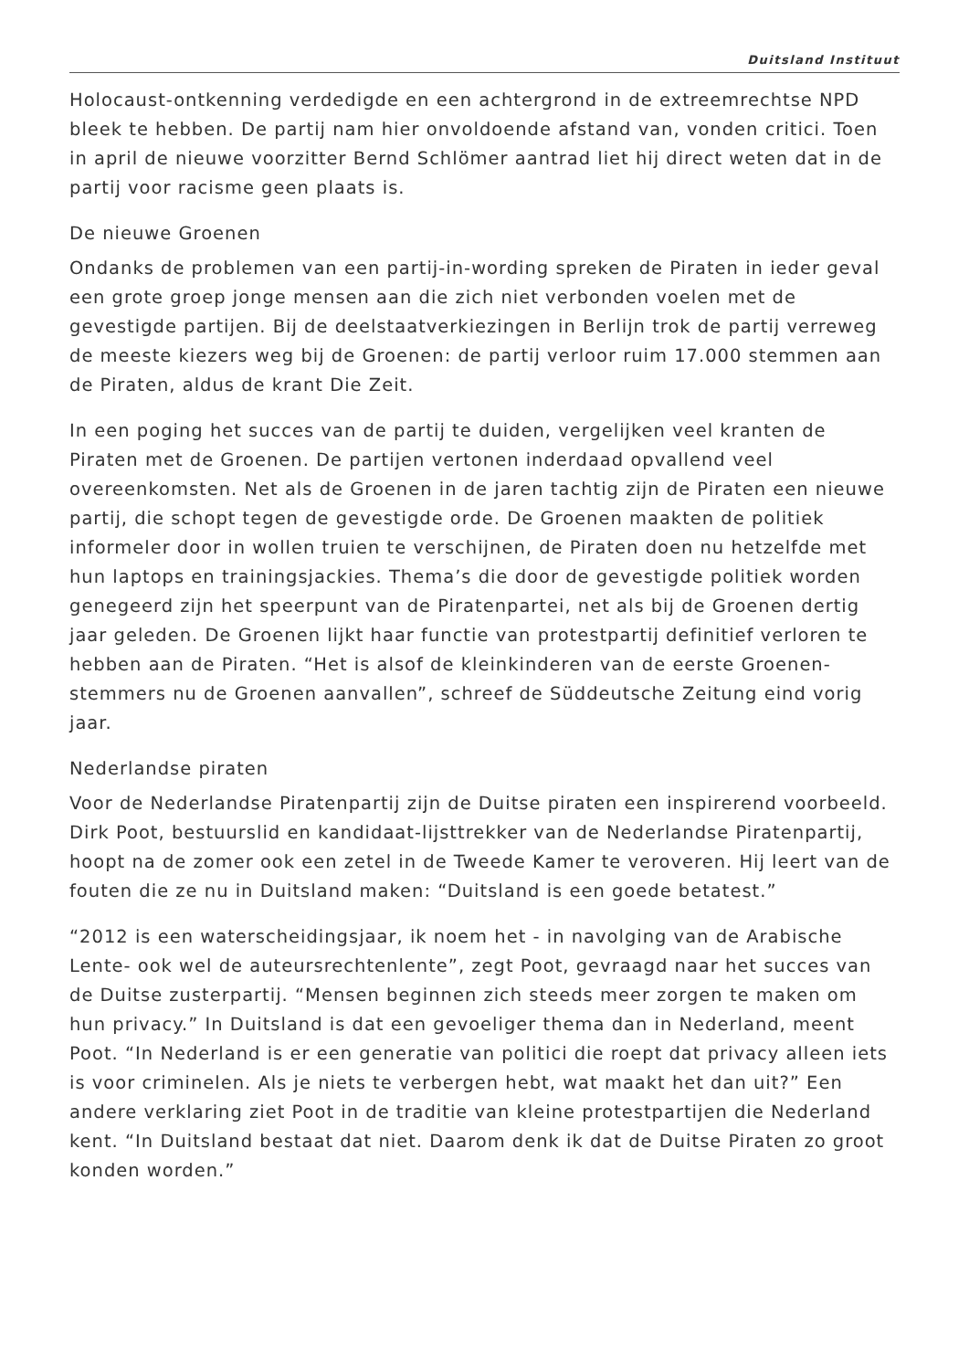Duitsland Instituut
Holocaust-ontkenning verdedigde en een achtergrond in de extreemrechtse NPD bleek te hebben. De partij nam hier onvoldoende afstand van, vonden critici. Toen in april de nieuwe voorzitter Bernd Schlömer aantrad liet hij direct weten dat in de partij voor racisme geen plaats is.
De nieuwe Groenen
Ondanks de problemen van een partij-in-wording spreken de Piraten in ieder geval een grote groep jonge mensen aan die zich niet verbonden voelen met de gevestigde partijen. Bij de deelstaatverkiezingen in Berlijn trok de partij verreweg de meeste kiezers weg bij de Groenen: de partij verloor ruim 17.000 stemmen aan de Piraten, aldus de krant Die Zeit.
In een poging het succes van de partij te duiden, vergelijken veel kranten de Piraten met de Groenen. De partijen vertonen inderdaad opvallend veel overeenkomsten. Net als de Groenen in de jaren tachtig zijn de Piraten een nieuwe partij, die schopt tegen de gevestigde orde. De Groenen maakten de politiek informeler door in wollen truien te verschijnen, de Piraten doen nu hetzelfde met hun laptops en trainingsjackies. Thema’s die door de gevestigde politiek worden genegeerd zijn het speerpunt van de Piratenpartei, net als bij de Groenen dertig jaar geleden. De Groenen lijkt haar functie van protestpartij definitief verloren te hebben aan de Piraten. “Het is alsof de kleinkinderen van de eerste Groenen-stemmers nu de Groenen aanvallen”, schreef de Süddeutsche Zeitung eind vorig jaar.
Nederlandse piraten
Voor de Nederlandse Piratenpartij zijn de Duitse piraten een inspirerend voorbeeld. Dirk Poot, bestuurslid en kandidaat-lijsttrekker van de Nederlandse Piratenpartij, hoopt na de zomer ook een zetel in de Tweede Kamer te veroveren. Hij leert van de fouten die ze nu in Duitsland maken: “Duitsland is een goede betatest.”
“2012 is een waterscheidingsjaar, ik noem het - in navolging van de Arabische Lente- ook wel de auteursrechtenlente”, zegt Poot, gevraagd naar het succes van de Duitse zusterpartij. “Mensen beginnen zich steeds meer zorgen te maken om hun privacy.” In Duitsland is dat een gevoeliger thema dan in Nederland, meent Poot. “In Nederland is er een generatie van politici die roept dat privacy alleen iets is voor criminelen. Als je niets te verbergen hebt, wat maakt het dan uit?” Een andere verklaring ziet Poot in de traditie van kleine protestpartijen die Nederland kent. “In Duitsland bestaat dat niet. Daarom denk ik dat de Duitse Piraten zo groot konden worden.”